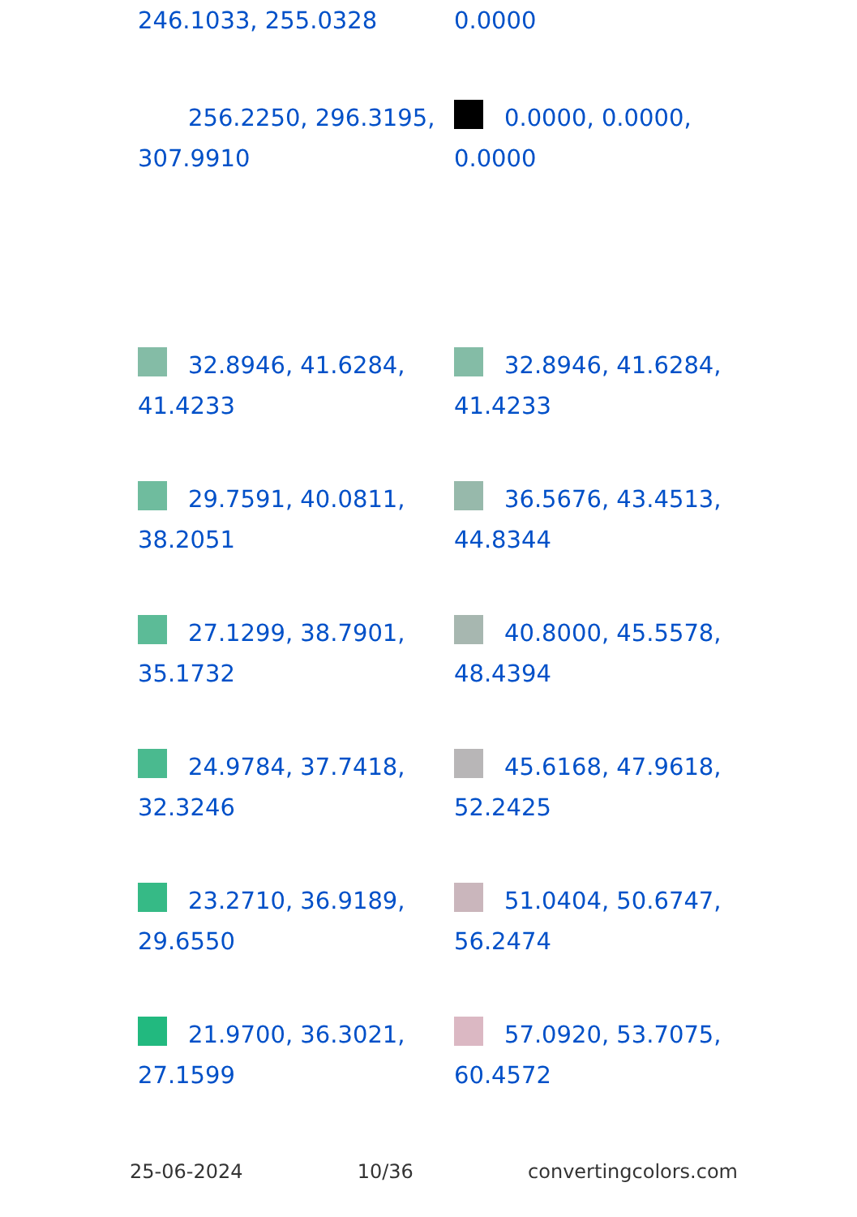| 246.1033, 255.0328 | 0.0000 |
| 256.2250, 296.3195, 307.9910 | 0.0000, 0.0000, 0.0000 |
| 32.8946, 41.6284, 41.4233 | 32.8946, 41.6284, 41.4233 |
| 29.7591, 40.0811, 38.2051 | 36.5676, 43.4513, 44.8344 |
| 27.1299, 38.7901, 35.1732 | 40.8000, 45.5578, 48.4394 |
| 24.9784, 37.7418, 32.3246 | 45.6168, 47.9618, 52.2425 |
| 23.2710, 36.9189, 29.6550 | 51.0404, 50.6747, 56.2474 |
| 21.9700, 36.3021, 27.1599 | 57.0920, 53.7075, 60.4572 |
25-06-2024 10/36 convertingcolors.com